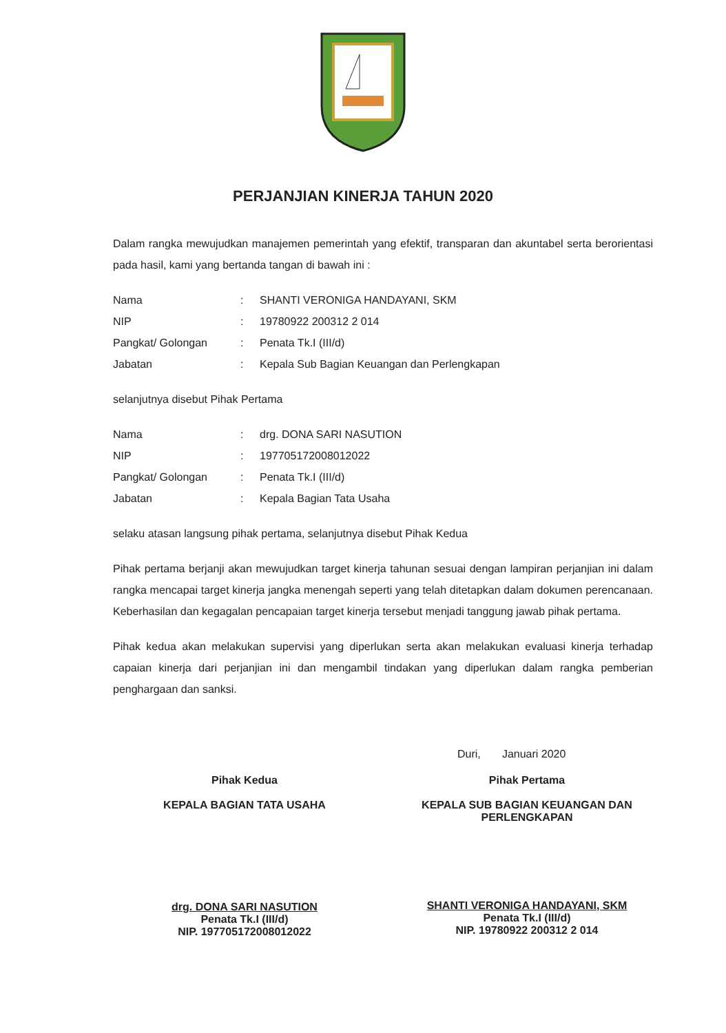PERJANJIAN KINERJA TAHUN 2020
Dalam rangka mewujudkan manajemen pemerintah yang efektif, transparan dan akuntabel serta berorientasi pada hasil, kami yang bertanda tangan di bawah ini :
| Nama | : | SHANTI VERONIGA HANDAYANI, SKM |
| NIP | : | 19780922 200312 2 014 |
| Pangkat/ Golongan | : | Penata Tk.I (III/d) |
| Jabatan | : | Kepala Sub Bagian Keuangan dan Perlengkapan |
selanjutnya disebut Pihak Pertama
| Nama | : | drg. DONA SARI NASUTION |
| NIP | : | 197705172008012022 |
| Pangkat/ Golongan | : | Penata Tk.I (III/d) |
| Jabatan | : | Kepala Bagian Tata Usaha |
selaku atasan langsung pihak pertama, selanjutnya disebut Pihak Kedua
Pihak pertama berjanji akan mewujudkan target kinerja tahunan sesuai dengan lampiran perjanjian ini dalam rangka mencapai target kinerja jangka menengah seperti yang telah ditetapkan dalam dokumen perencanaan. Keberhasilan dan kegagalan pencapaian target kinerja tersebut menjadi tanggung jawab pihak pertama.
Pihak kedua akan melakukan supervisi yang diperlukan serta akan melakukan evaluasi kinerja terhadap capaian kinerja dari perjanjian ini dan mengambil tindakan yang diperlukan dalam rangka pemberian penghargaan dan sanksi.
Duri, Januari 2020
Pihak Kedua
KEPALA BAGIAN TATA USAHA
drg. DONA SARI NASUTION
Penata Tk.I (III/d)
NIP. 197705172008012022
Pihak Pertama
KEPALA SUB BAGIAN KEUANGAN DAN PERLENGKAPAN
SHANTI VERONIGA HANDAYANI, SKM
Penata Tk.I (III/d)
NIP. 19780922 200312 2 014